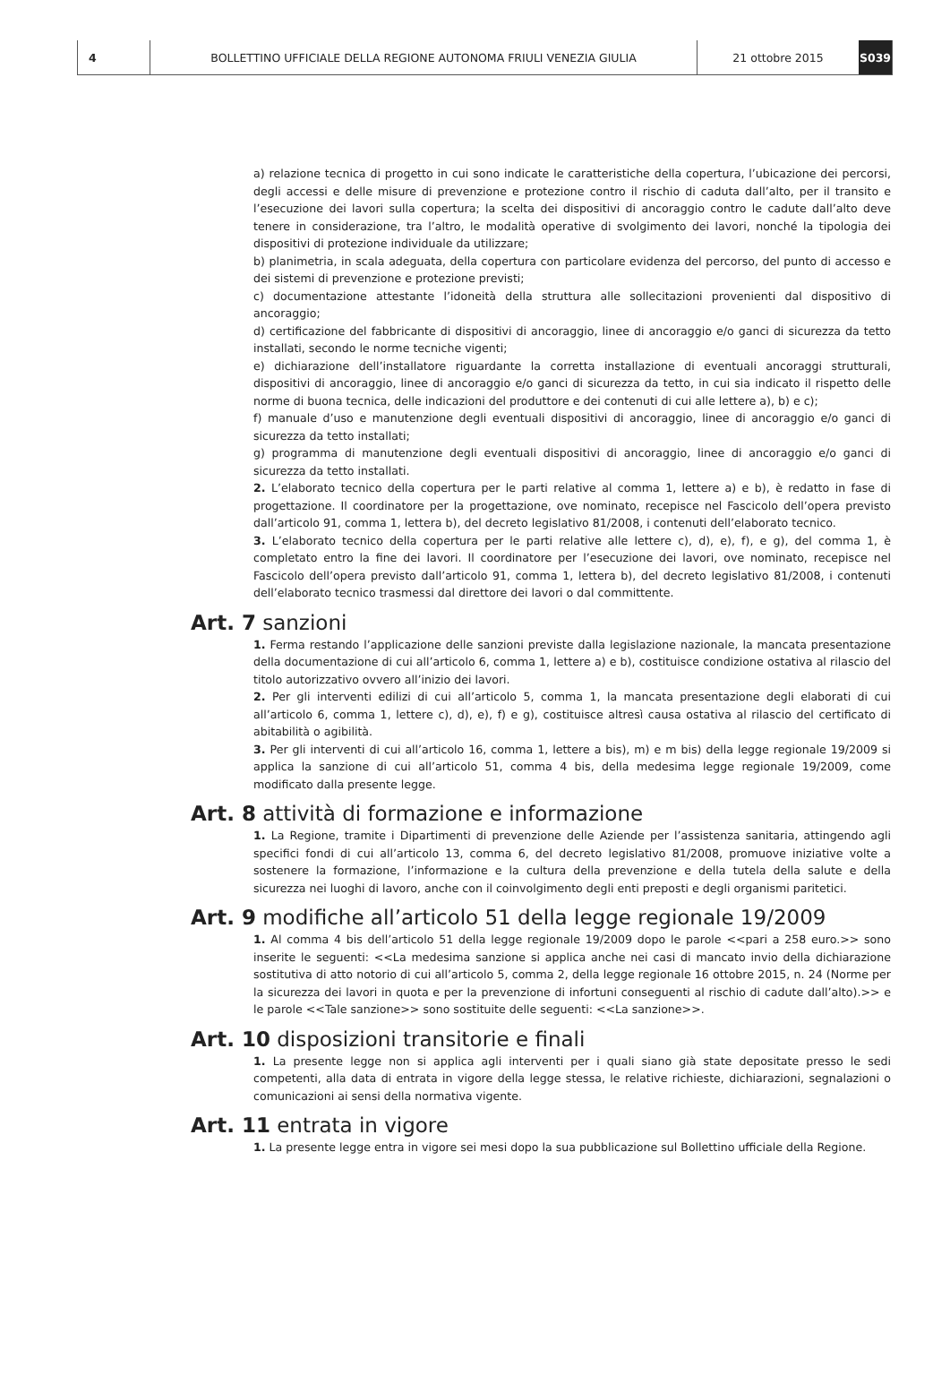4 BOLLETTINO UFFICIALE DELLA REGIONE AUTONOMA FRIULI VENEZIA GIULIA 21 ottobre 2015 S039
a) relazione tecnica di progetto in cui sono indicate le caratteristiche della copertura, l’ubicazione dei percorsi, degli accessi e delle misure di prevenzione e protezione contro il rischio di caduta dall’alto, per il transito e l’esecuzione dei lavori sulla copertura; la scelta dei dispositivi di ancoraggio contro le cadute dall’alto deve tenere in considerazione, tra l’altro, le modalità operative di svolgimento dei lavori, nonché la tipologia dei dispositivi di protezione individuale da utilizzare;
b) planimetria, in scala adeguata, della copertura con particolare evidenza del percorso, del punto di accesso e dei sistemi di prevenzione e protezione previsti;
c) documentazione attestante l’idoneità della struttura alle sollecitazioni provenienti dal dispositivo di ancoraggio;
d) certificazione del fabbricante di dispositivi di ancoraggio, linee di ancoraggio e/o ganci di sicurezza da tetto installati, secondo le norme tecniche vigenti;
e) dichiarazione dell’installatore riguardante la corretta installazione di eventuali ancoraggi strutturali, dispositivi di ancoraggio, linee di ancoraggio e/o ganci di sicurezza da tetto, in cui sia indicato il rispetto delle norme di buona tecnica, delle indicazioni del produttore e dei contenuti di cui alle lettere a), b) e c);
f) manuale d’uso e manutenzione degli eventuali dispositivi di ancoraggio, linee di ancoraggio e/o ganci di sicurezza da tetto installati;
g) programma di manutenzione degli eventuali dispositivi di ancoraggio, linee di ancoraggio e/o ganci di sicurezza da tetto installati.
2. L’elaborato tecnico della copertura per le parti relative al comma 1, lettere a) e b), è redatto in fase di progettazione. Il coordinatore per la progettazione, ove nominato, recepisce nel Fascicolo dell’opera previsto dall’articolo 91, comma 1, lettera b), del decreto legislativo 81/2008, i contenuti dell’elaborato tecnico.
3. L’elaborato tecnico della copertura per le parti relative alle lettere c), d), e), f), e g), del comma 1, è completato entro la fine dei lavori. Il coordinatore per l’esecuzione dei lavori, ove nominato, recepisce nel Fascicolo dell’opera previsto dall’articolo 91, comma 1, lettera b), del decreto legislativo 81/2008, i contenuti dell’elaborato tecnico trasmessi dal direttore dei lavori o dal committente.
Art. 7 sanzioni
1. Ferma restando l’applicazione delle sanzioni previste dalla legislazione nazionale, la mancata presentazione della documentazione di cui all’articolo 6, comma 1, lettere a) e b), costituisce condizione ostativa al rilascio del titolo autorizzativo ovvero all’inizio dei lavori.
2. Per gli interventi edilizi di cui all’articolo 5, comma 1, la mancata presentazione degli elaborati di cui all’articolo 6, comma 1, lettere c), d), e), f) e g), costituisce altresì causa ostativa al rilascio del certificato di abitabilità o agibilità.
3. Per gli interventi di cui all’articolo 16, comma 1, lettere a bis), m) e m bis) della legge regionale 19/2009 si applica la sanzione di cui all’articolo 51, comma 4 bis, della medesima legge regionale 19/2009, come modificato dalla presente legge.
Art. 8 attività di formazione e informazione
1. La Regione, tramite i Dipartimenti di prevenzione delle Aziende per l’assistenza sanitaria, attingendo agli specifici fondi di cui all’articolo 13, comma 6, del decreto legislativo 81/2008, promuove iniziative volte a sostenere la formazione, l’informazione e la cultura della prevenzione e della tutela della salute e della sicurezza nei luoghi di lavoro, anche con il coinvolgimento degli enti preposti e degli organismi paritetici.
Art. 9 modifiche all’articolo 51 della legge regionale 19/2009
1. Al comma 4 bis dell’articolo 51 della legge regionale 19/2009 dopo le parole <<pari a 258 euro.>> sono inserite le seguenti: <<La medesima sanzione si applica anche nei casi di mancato invio della dichiarazione sostitutiva di atto notorio di cui all’articolo 5, comma 2, della legge regionale 16 ottobre 2015, n. 24 (Norme per la sicurezza dei lavori in quota e per la prevenzione di infortuni conseguenti al rischio di cadute dall’alto).>> e le parole <<Tale sanzione>> sono sostituite delle seguenti: <<La sanzione>>.
Art. 10 disposizioni transitorie e finali
1. La presente legge non si applica agli interventi per i quali siano già state depositate presso le sedi competenti, alla data di entrata in vigore della legge stessa, le relative richieste, dichiarazioni, segnalazioni o comunicazioni ai sensi della normativa vigente.
Art. 11 entrata in vigore
1. La presente legge entra in vigore sei mesi dopo la sua pubblicazione sul Bollettino ufficiale della Regione.